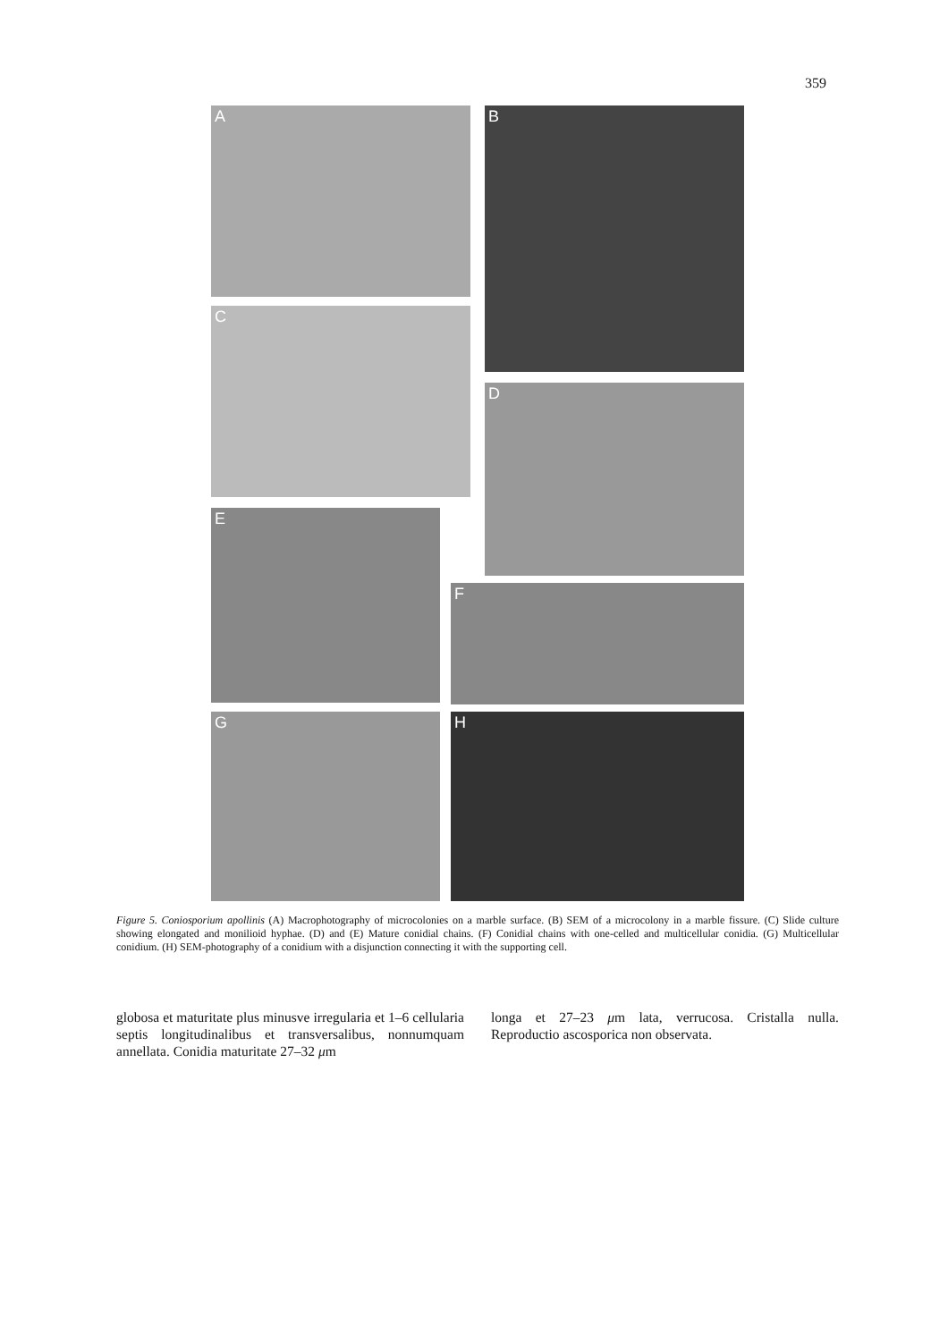359
A B
C
D
E
F
G H
Figure 5. Coniosporium apollinis (A) Macrophotography of microcolonies on a marble surface. (B) SEM of a microcolony in a marble fissure. (C) Slide culture showing elongated and monilioid hyphae. (D) and (E) Mature conidial chains. (F) Conidial chains with one-celled and multicellular conidia. (G) Multicellular conidium. (H) SEM-photography of a conidium with a disjunction connecting it with the supporting cell.
globosa et maturitate plus minusve irregularia et 1–6 cellularia septis longitudinalibus et transversalibus, nonnumquam annellata. Conidia maturitate 27–32 μm
longa et 27–23 μm lata, verrucosa. Cristalla nulla. Reproductio ascosporica non observata.